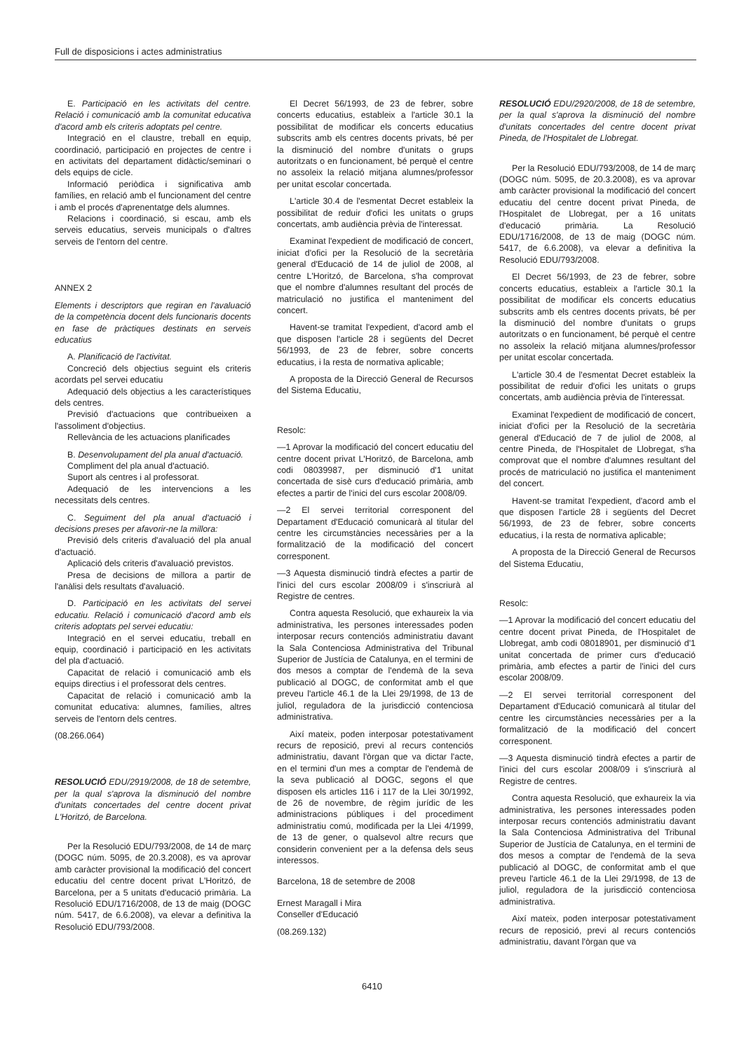Full de disposicions i actes administratius
E. Participació en les activitats del centre. Relació i comunicació amb la comunitat educativa d'acord amb els criteris adoptats pel centre.
Integració en el claustre, treball en equip, coordinació, participació en projectes de centre i en activitats del departament didàctic/seminari o dels equips de cicle.
Informació periòdica i significativa amb famílies, en relació amb el funcionament del centre i amb el procés d'aprenentatge dels alumnes.
Relacions i coordinació, si escau, amb els serveis educatius, serveis municipals o d'altres serveis de l'entorn del centre.
ANNEX 2
Elements i descriptors que regiran en l'avaluació de la competència docent dels funcionaris docents en fase de pràctiques destinats en serveis educatius
A. Planificació de l'activitat.
Concreció dels objectius seguint els criteris acordats pel servei educatiu
Adequació dels objectius a les característiques dels centres.
Previsió d'actuacions que contribueixen a l'assoliment d'objectius.
Rellevància de les actuacions planificades
B. Desenvolupament del pla anual d'actuació.
Compliment del pla anual d'actuació.
Suport als centres i al professorat.
Adequació de les intervencions a les necessitats dels centres.
C. Seguiment del pla anual d'actuació i decisions preses per afavorir-ne la millora:
Previsió dels criteris d'avaluació del pla anual d'actuació.
Aplicació dels criteris d'avaluació previstos.
Presa de decisions de millora a partir de l'anàlisi dels resultats d'avaluació.
D. Participació en les activitats del servei educatiu. Relació i comunicació d'acord amb els criteris adoptats pel servei educatiu:
Integració en el servei educatiu, treball en equip, coordinació i participació en les activitats del pla d'actuació.
Capacitat de relació i comunicació amb els equips directius i el professorat dels centres.
Capacitat de relació i comunicació amb la comunitat educativa: alumnes, famílies, altres serveis de l'entorn dels centres.
(08.266.064)
RESOLUCIÓ EDU/2919/2008, de 18 de setembre, per la qual s'aprova la disminució del nombre d'unitats concertades del centre docent privat L'Horitzó, de Barcelona.
Per la Resolució EDU/793/2008, de 14 de març (DOGC núm. 5095, de 20.3.2008), es va aprovar amb caràcter provisional la modificació del concert educatiu del centre docent privat L'Horitzó, de Barcelona, per a 5 unitats d'educació primària. La Resolució EDU/1716/2008, de 13 de maig (DOGC núm. 5417, de 6.6.2008), va elevar a definitiva la Resolució EDU/793/2008.
El Decret 56/1993, de 23 de febrer, sobre concerts educatius, estableix a l'article 30.1 la possibilitat de modificar els concerts educatius subscrits amb els centres docents privats, bé per la disminució del nombre d'unitats o grups autoritzats o en funcionament, bé perquè el centre no assoleix la relació mitjana alumnes/professor per unitat escolar concertada.
L'article 30.4 de l'esmentat Decret estableix la possibilitat de reduir d'ofici les unitats o grups concertats, amb audiència prèvia de l'interessat.
Examinat l'expedient de modificació de concert, iniciat d'ofici per la Resolució de la secretària general d'Educació de 14 de juliol de 2008, al centre L'Horitzó, de Barcelona, s'ha comprovat que el nombre d'alumnes resultant del procés de matriculació no justifica el manteniment del concert.
Havent-se tramitat l'expedient, d'acord amb el que disposen l'article 28 i següents del Decret 56/1993, de 23 de febrer, sobre concerts educatius, i la resta de normativa aplicable;
A proposta de la Direcció General de Recursos del Sistema Educatiu,
Resolc:
—1 Aprovar la modificació del concert educatiu del centre docent privat L'Horitzó, de Barcelona, amb codi 08039987, per disminució d'1 unitat concertada de sisè curs d'educació primària, amb efectes a partir de l'inici del curs escolar 2008/09.
—2 El servei territorial corresponent del Departament d'Educació comunicarà al titular del centre les circumstàncies necessàries per a la formalització de la modificació del concert corresponent.
—3 Aquesta disminució tindrà efectes a partir de l'inici del curs escolar 2008/09 i s'inscriurà al Registre de centres.
Contra aquesta Resolució, que exhaureix la via administrativa, les persones interessades poden interposar recurs contenciós administratiu davant la Sala Contenciosa Administrativa del Tribunal Superior de Justícia de Catalunya, en el termini de dos mesos a comptar de l'endemà de la seva publicació al DOGC, de conformitat amb el que preveu l'article 46.1 de la Llei 29/1998, de 13 de juliol, reguladora de la jurisdicció contenciosa administrativa.
Així mateix, poden interposar potestativament recurs de reposició, previ al recurs contenciós administratiu, davant l'òrgan que va dictar l'acte, en el termini d'un mes a comptar de l'endemà de la seva publicació al DOGC, segons el que disposen els articles 116 i 117 de la Llei 30/1992, de 26 de novembre, de règim jurídic de les administracions públiques i del procediment administratiu comú, modificada per la Llei 4/1999, de 13 de gener, o qualsevol altre recurs que considerin convenient per a la defensa dels seus interessos.
Barcelona, 18 de setembre de 2008
Ernest Maragall i Mira
Conseller d'Educació
(08.269.132)
RESOLUCIÓ EDU/2920/2008, de 18 de setembre, per la qual s'aprova la disminució del nombre d'unitats concertades del centre docent privat Pineda, de l'Hospitalet de Llobregat.
Per la Resolució EDU/793/2008, de 14 de març (DOGC núm. 5095, de 20.3.2008), es va aprovar amb caràcter provisional la modificació del concert educatiu del centre docent privat Pineda, de l'Hospitalet de Llobregat, per a 16 unitats d'educació primària. La Resolució EDU/1716/2008, de 13 de maig (DOGC núm. 5417, de 6.6.2008), va elevar a definitiva la Resolució EDU/793/2008.
El Decret 56/1993, de 23 de febrer, sobre concerts educatius, estableix a l'article 30.1 la possibilitat de modificar els concerts educatius subscrits amb els centres docents privats, bé per la disminució del nombre d'unitats o grups autoritzats o en funcionament, bé perquè el centre no assoleix la relació mitjana alumnes/professor per unitat escolar concertada.
L'article 30.4 de l'esmentat Decret estableix la possibilitat de reduir d'ofici les unitats o grups concertats, amb audiència prèvia de l'interessat.
Examinat l'expedient de modificació de concert, iniciat d'ofici per la Resolució de la secretària general d'Educació de 7 de juliol de 2008, al centre Pineda, de l'Hospitalet de Llobregat, s'ha comprovat que el nombre d'alumnes resultant del procés de matriculació no justifica el manteniment del concert.
Havent-se tramitat l'expedient, d'acord amb el que disposen l'article 28 i següents del Decret 56/1993, de 23 de febrer, sobre concerts educatius, i la resta de normativa aplicable;
A proposta de la Direcció General de Recursos del Sistema Educatiu,
Resolc:
—1 Aprovar la modificació del concert educatiu del centre docent privat Pineda, de l'Hospitalet de Llobregat, amb codi 08018901, per disminució d'1 unitat concertada de primer curs d'educació primària, amb efectes a partir de l'inici del curs escolar 2008/09.
—2 El servei territorial corresponent del Departament d'Educació comunicarà al titular del centre les circumstàncies necessàries per a la formalització de la modificació del concert corresponent.
—3 Aquesta disminució tindrà efectes a partir de l'inici del curs escolar 2008/09 i s'inscriurà al Registre de centres.
Contra aquesta Resolució, que exhaureix la via administrativa, les persones interessades poden interposar recurs contenciós administratiu davant la Sala Contenciosa Administrativa del Tribunal Superior de Justícia de Catalunya, en el termini de dos mesos a comptar de l'endemà de la seva publicació al DOGC, de conformitat amb el que preveu l'article 46.1 de la Llei 29/1998, de 13 de juliol, reguladora de la jurisdicció contenciosa administrativa.
Així mateix, poden interposar potestativament recurs de reposició, previ al recurs contenciós administratiu, davant l'òrgan que va
6410